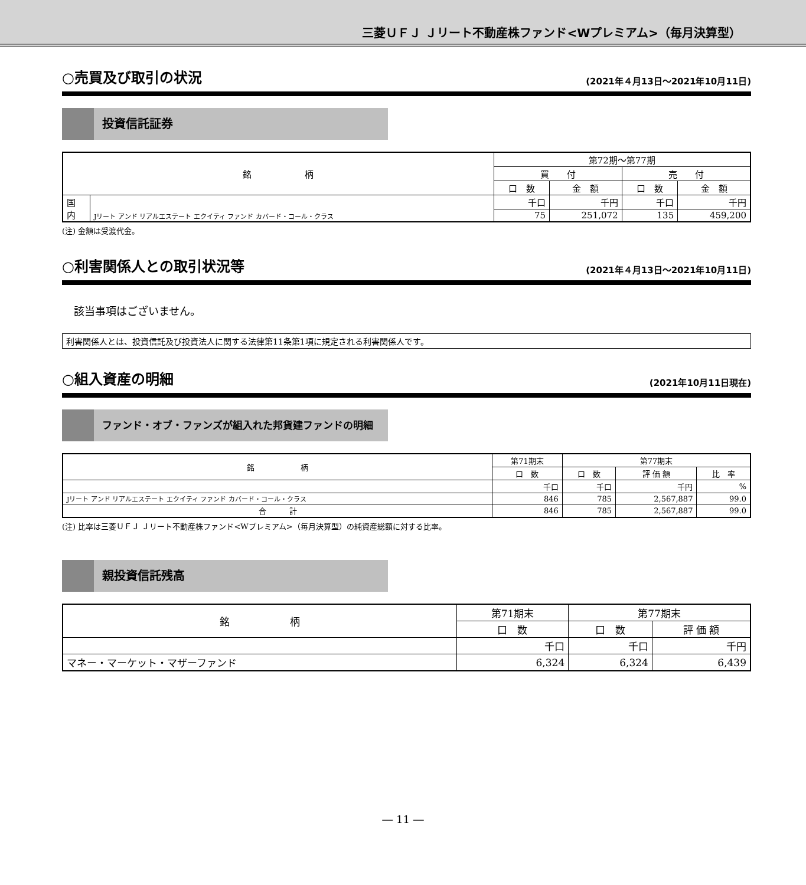三菱ＵＦＪ Ｊリート不動産株ファンド<Wプレミアム>（毎月決算型）
○売買及び取引の状況 (2021年４月13日～2021年10月11日)
投資信託証券
| 銘 柄 | | 第72期～第77期 | | | |
| --- | --- | --- | --- | --- | --- |
| | | 買 付 | | 売 付 | |
| | | 口 数 | 金 額 | 口 数 | 金 額 |
| 国 内 | Jリート アンド リアルエステート エクイティ ファンド カバード・コール・クラス | 千口 | 千円 | 千口 | 千円 |
| | | 75 | 251,072 | 135 | 459,200 |
(注) 金額は受渡代金。
○利害関係人との取引状況等 (2021年４月13日～2021年10月11日)
該当事項はございません。
利害関係人とは、投資信託及び投資法人に関する法律第11条第1項に規定される利害関係人です。
○組入資産の明細 (2021年10月11日現在)
ファンド・オブ・ファンズが組入れた邦貨建ファンドの明細
| 銘 柄 | 第71期末 | 第77期末 | | |
| --- | --- | --- | --- | --- |
| | 口 数 | 口 数 | 評 価 額 | 比 率 |
| | 千口 | 千口 | 千円 | % |
| Jリート アンド リアルエステート エクイティ ファンド カバード・コール・クラス | 846 | 785 | 2,567,887 | 99.0 |
| 合 計 | 846 | 785 | 2,567,887 | 99.0 |
(注) 比率は三菱ＵＦＪ Ｊリート不動産株ファンド<Wプレミアム>（毎月決算型）の純資産総額に対する比率。
親投資信託残高
| 銘 柄 | 第71期末 | 第77期末 | |
| --- | --- | --- | --- |
| | 口 数 | 口 数 | 評 価 額 |
| | 千口 | 千口 | 千円 |
| マネー・マーケット・マザーファンド | 6,324 | 6,324 | 6,439 |
― 11 ―